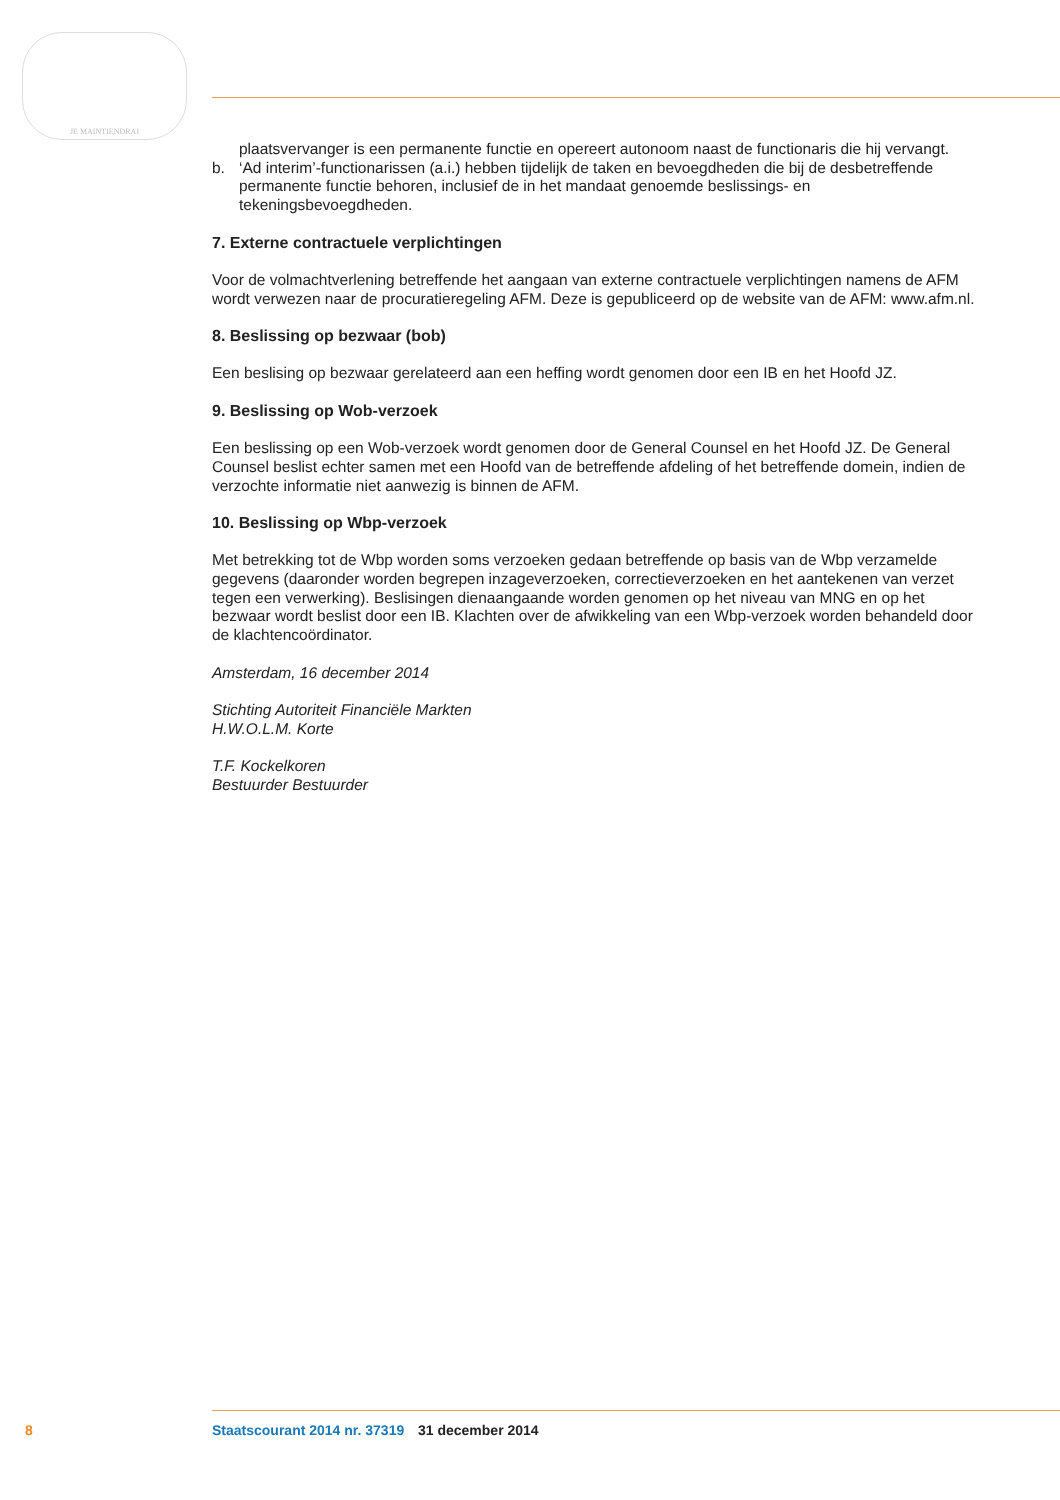JE MAINTIENDRAI
plaatsvervanger is een permanente functie en opereert autonoom naast de functionaris die hij vervangt.
b. ‘Ad interim’-functionarissen (a.i.) hebben tijdelijk de taken en bevoegdheden die bij de desbetref­fende permanente functie behoren, inclusief de in het mandaat genoemde beslissings- en tekeningsbevoegdheden.
7. Externe contractuele verplichtingen
Voor de volmachtverlening betreffende het aangaan van externe contractuele verplichtingen namens de AFM wordt verwezen naar de procuratieregeling AFM. Deze is gepubliceerd op de website van de AFM: www.afm.nl.
8. Beslissing op bezwaar (bob)
Een beslising op bezwaar gerelateerd aan een heffing wordt genomen door een IB en het Hoofd JZ.
9. Beslissing op Wob-verzoek
Een beslissing op een Wob-verzoek wordt genomen door de General Counsel en het Hoofd JZ. De General Counsel beslist echter samen met een Hoofd van de betreffende afdeling of het betreffende domein, indien de verzochte informatie niet aanwezig is binnen de AFM.
10. Beslissing op Wbp-verzoek
Met betrekking tot de Wbp worden soms verzoeken gedaan betreffende op basis van de Wbp verzamelde gegevens (daaronder worden begrepen inzageverzoeken, correctieverzoeken en het aantekenen van verzet tegen een verwerking). Beslisingen dienaangaande worden genomen op het niveau van MNG en op het bezwaar wordt beslist door een IB. Klachten over de afwikkeling van een Wbp-verzoek worden behandeld door de klachtencoördinator.
Amsterdam, 16 december 2014
Stichting Autoriteit Financiële Markten
H.W.O.L.M. Korte
T.F. Kockelkoren
Bestuurder Bestuurder
8 Staatscourant 2014 nr. 37319 31 december 2014